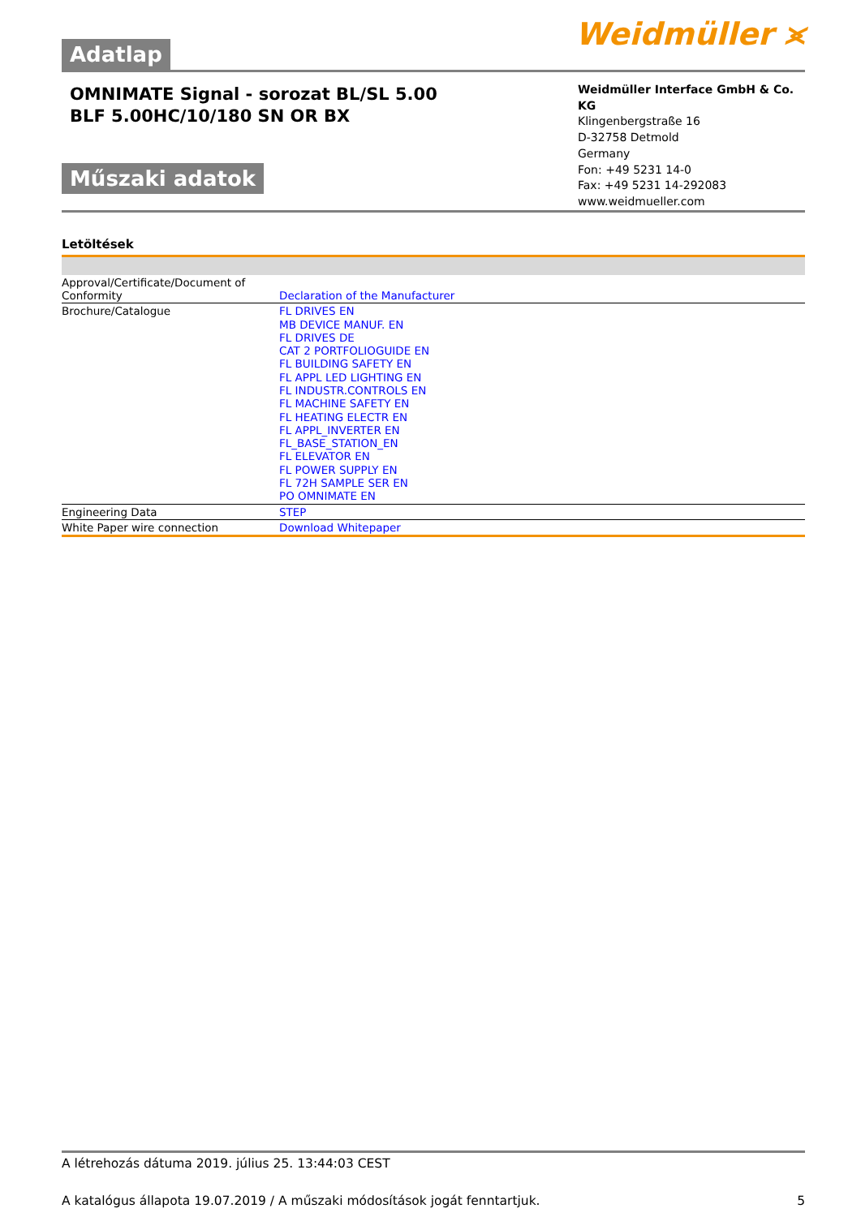Adatlap
Weidmüller ⪤
OMNIMATE Signal - sorozat BL/SL 5.00
BLF 5.00HC/10/180 SN OR BX
Műszaki adatok
Weidmüller Interface GmbH & Co. KG
Klingenbergstraße 16
D-32758 Detmold
Germany
Fon: +49 5231 14-0
Fax: +49 5231 14-292083
www.weidmueller.com
Letöltések
| Approval/Certificate/Document of Conformity | Declaration of the Manufacturer |
| Brochure/Catalogue | FL DRIVES EN MB DEVICE MANUF. EN FL DRIVES DE CAT 2 PORTFOLIOGUIDE EN FL BUILDING SAFETY EN FL APPL LED LIGHTING EN FL INDUSTR.CONTROLS EN FL MACHINE SAFETY EN FL HEATING ELECTR EN FL APPL_INVERTER EN FL_BASE_STATION_EN FL ELEVATOR EN FL POWER SUPPLY EN FL 72H SAMPLE SER EN PO OMNIMATE EN |
| Engineering Data | STEP |
| White Paper wire connection | Download Whitepaper |
A létrehozás dátuma 2019. július 25. 13:44:03 CEST
A katalógus állapota 19.07.2019 / A műszaki módosítások jogát fenntartjuk. 5